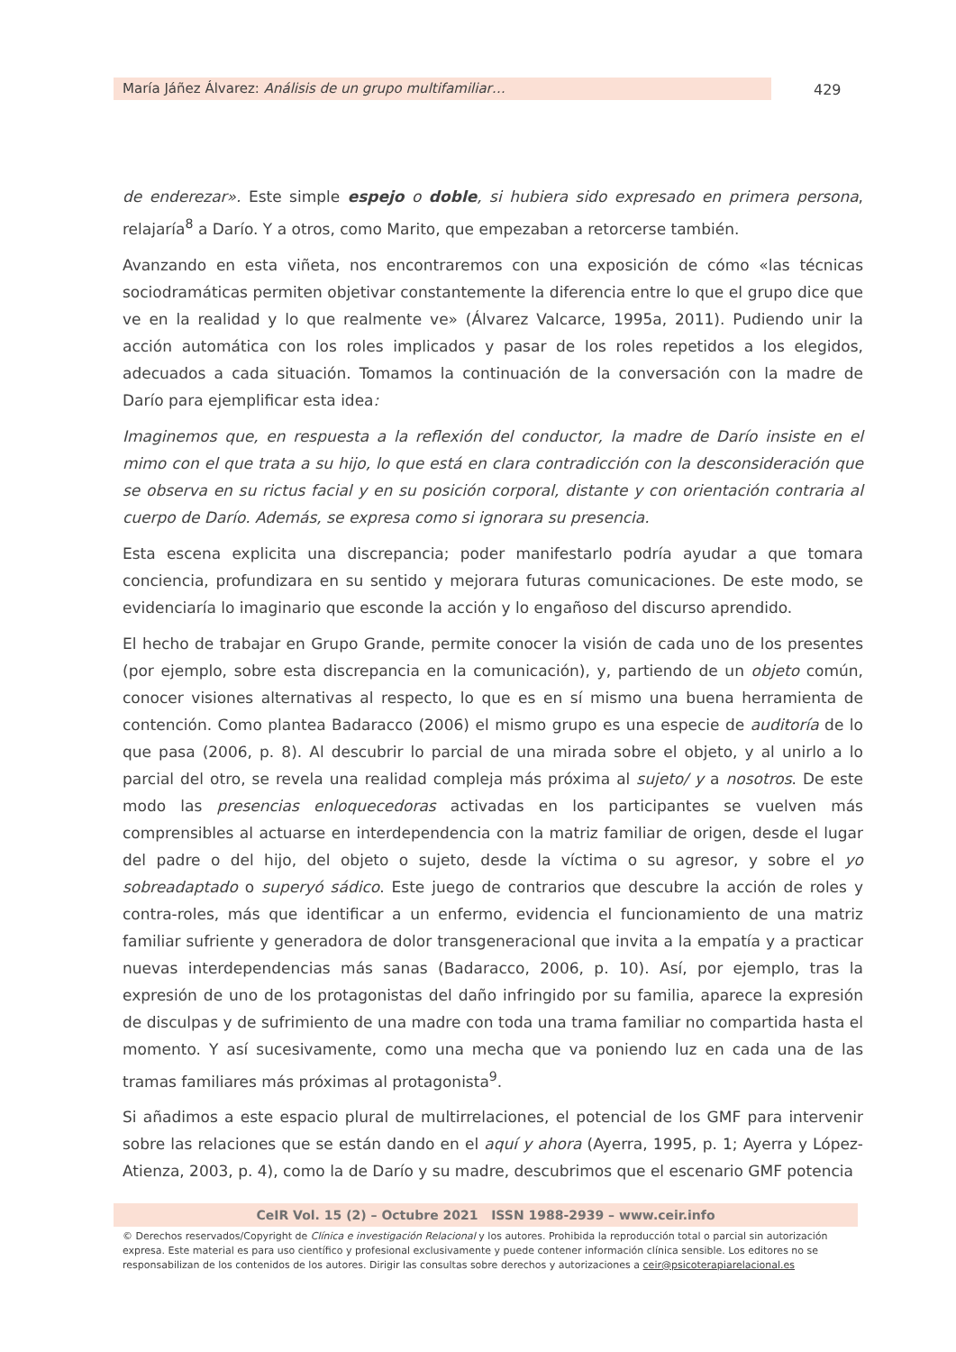María Jáñez Álvarez: Análisis de un grupo multifamiliar… 429
de enderezar». Este simple espejo o doble, si hubiera sido expresado en primera persona, relajaría<sup>8</sup> a Darío. Y a otros, como Marito, que empezaban a retorcerse también.
Avanzando en esta viñeta, nos encontraremos con una exposición de cómo «las técnicas sociodramáticas permiten objetivar constantemente la diferencia entre lo que el grupo dice que ve en la realidad y lo que realmente ve» (Álvarez Valcarce, 1995a, 2011). Pudiendo unir la acción automática con los roles implicados y pasar de los roles repetidos a los elegidos, adecuados a cada situación. Tomamos la continuación de la conversación con la madre de Darío para ejemplificar esta idea:
Imaginemos que, en respuesta a la reflexión del conductor, la madre de Darío insiste en el mimo con el que trata a su hijo, lo que está en clara contradicción con la desconsideración que se observa en su rictus facial y en su posición corporal, distante y con orientación contraria al cuerpo de Darío. Además, se expresa como si ignorara su presencia.
Esta escena explicita una discrepancia; poder manifestarlo podría ayudar a que tomara conciencia, profundizara en su sentido y mejorara futuras comunicaciones. De este modo, se evidenciaría lo imaginario que esconde la acción y lo engañoso del discurso aprendido.
El hecho de trabajar en Grupo Grande, permite conocer la visión de cada uno de los presentes (por ejemplo, sobre esta discrepancia en la comunicación), y, partiendo de un objeto común, conocer visiones alternativas al respecto, lo que es en sí mismo una buena herramienta de contención. Como plantea Badaracco (2006) el mismo grupo es una especie de auditoría de lo que pasa (2006, p. 8). Al descubrir lo parcial de una mirada sobre el objeto, y al unirlo a lo parcial del otro, se revela una realidad compleja más próxima al sujeto/ y a nosotros. De este modo las presencias enloquecedoras activadas en los participantes se vuelven más comprensibles al actuarse en interdependencia con la matriz familiar de origen, desde el lugar del padre o del hijo, del objeto o sujeto, desde la víctima o su agresor, y sobre el yo sobreadaptado o superyó sádico. Este juego de contrarios que descubre la acción de roles y contra-roles, más que identificar a un enfermo, evidencia el funcionamiento de una matriz familiar sufriente y generadora de dolor transgeneracional que invita a la empatía y a practicar nuevas interdependencias más sanas (Badaracco, 2006, p. 10). Así, por ejemplo, tras la expresión de uno de los protagonistas del daño infringido por su familia, aparece la expresión de disculpas y de sufrimiento de una madre con toda una trama familiar no compartida hasta el momento. Y así sucesivamente, como una mecha que va poniendo luz en cada una de las tramas familiares más próximas al protagonista<sup>9</sup>.
Si añadimos a este espacio plural de multirrelaciones, el potencial de los GMF para intervenir sobre las relaciones que se están dando en el aquí y ahora (Ayerra, 1995, p. 1; Ayerra y López-Atienza, 2003, p. 4), como la de Darío y su madre, descubrimos que el escenario GMF potencia
CeIR Vol. 15 (2) – Octubre 2021 ISSN 1988-2939 – www.ceir.info
© Derechos reservados/Copyright de Clínica e investigación Relacional y los autores. Prohibida la reproducción total o parcial sin autorización expresa. Este material es para uso científico y profesional exclusivamente y puede contener información clínica sensible. Los editores no se responsabilizan de los contenidos de los autores. Dirigir las consultas sobre derechos y autorizaciones a ceir@psicoterapiarelacional.es